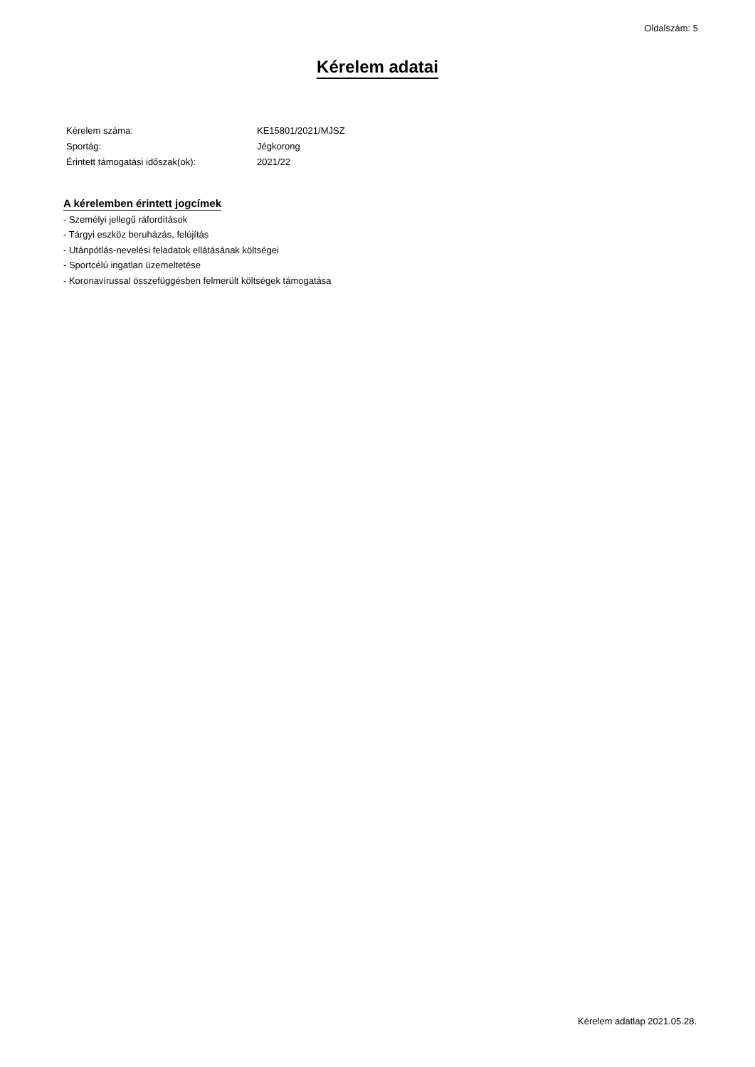Oldalszám: 5
Kérelem adatai
| Kérelem száma: | KE15801/2021/MJSZ |
| Sportág: | Jégkorong |
| Érintett támogatási időszak(ok): | 2021/22 |
A kérelemben érintett jogcímek
- Személyi jellegű ráfordítások
- Tárgyi eszköz beruházás, felújítás
- Utánpótlás-nevelési feladatok ellátásának költségei
- Sportcélú ingatlan üzemeltetése
- Koronavírussal összefüggésben felmerült költségek támogatása
Kérelem adatlap 2021.05.28.